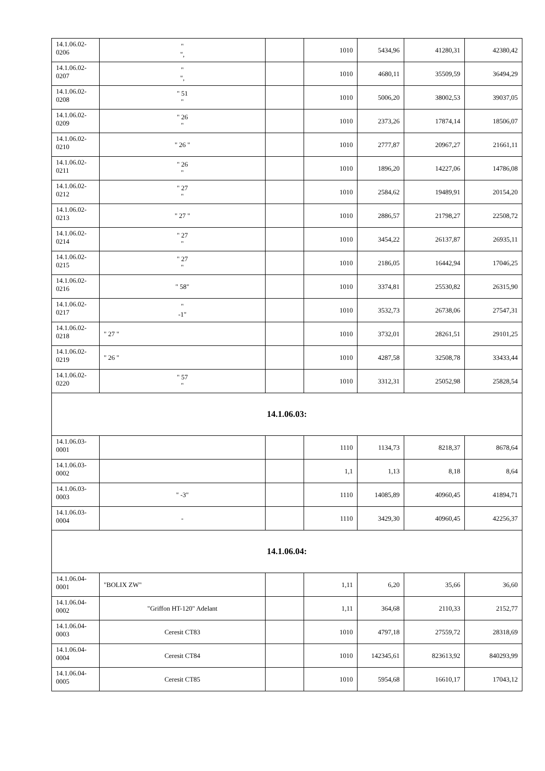| 14.1.06.02- 0206 | " ", | | 1010 | 5434,96 | 41280,31 | 42380,42 |
| 14.1.06.02- 0207 | " ", | | 1010 | 4680,11 | 35509,59 | 36494,29 |
| 14.1.06.02- 0208 | " 51 " | | 1010 | 5006,20 | 38002,53 | 39037,05 |
| 14.1.06.02- 0209 | " 26 " | | 1010 | 2373,26 | 17874,14 | 18506,07 |
| 14.1.06.02- 0210 | " 26 " | | 1010 | 2777,87 | 20967,27 | 21661,11 |
| 14.1.06.02- 0211 | " 26 " | | 1010 | 1896,20 | 14227,06 | 14786,08 |
| 14.1.06.02- 0212 | " 27 " | | 1010 | 2584,62 | 19489,91 | 20154,20 |
| 14.1.06.02- 0213 | " 27 " | | 1010 | 2886,57 | 21798,27 | 22508,72 |
| 14.1.06.02- 0214 | " 27 " | | 1010 | 3454,22 | 26137,87 | 26935,11 |
| 14.1.06.02- 0215 | " 27 " | | 1010 | 2186,05 | 16442,94 | 17046,25 |
| 14.1.06.02- 0216 | " 58" | | 1010 | 3374,81 | 25530,82 | 26315,90 |
| 14.1.06.02- 0217 | " -1" | | 1010 | 3532,73 | 26738,06 | 27547,31 |
| 14.1.06.02- 0218 | " 27 " | | 1010 | 3732,01 | 28261,51 | 29101,25 |
| 14.1.06.02- 0219 | " 26 " | | 1010 | 4287,58 | 32508,78 | 33433,44 |
| 14.1.06.02- 0220 | " 57 " | | 1010 | 3312,31 | 25052,98 | 25828,54 |
| 14.1.06.03: | | | | | | |
| 14.1.06.03- 0001 | | | 1110 | 1134,73 | 8218,37 | 8678,64 |
| 14.1.06.03- 0002 | | | 1,1 | 1,13 | 8,18 | 8,64 |
| 14.1.06.03- 0003 | " -3" | | 1110 | 14085,89 | 40960,45 | 41894,71 |
| 14.1.06.03- 0004 | - | | 1110 | 3429,30 | 40960,45 | 42256,37 |
| 14.1.06.04: | | | | | | |
| 14.1.06.04- 0001 | "BOLIX ZW" | | 1,11 | 6,20 | 35,66 | 36,60 |
| 14.1.06.04- 0002 | "Griffon HT-120" Adelant | | 1,11 | 364,68 | 2110,33 | 2152,77 |
| 14.1.06.04- 0003 | Ceresit CT83 | | 1010 | 4797,18 | 27559,72 | 28318,69 |
| 14.1.06.04- 0004 | Ceresit CT84 | | 1010 | 142345,61 | 823613,92 | 840293,99 |
| 14.1.06.04- 0005 | Ceresit CT85 | | 1010 | 5954,68 | 16610,17 | 17043,12 |